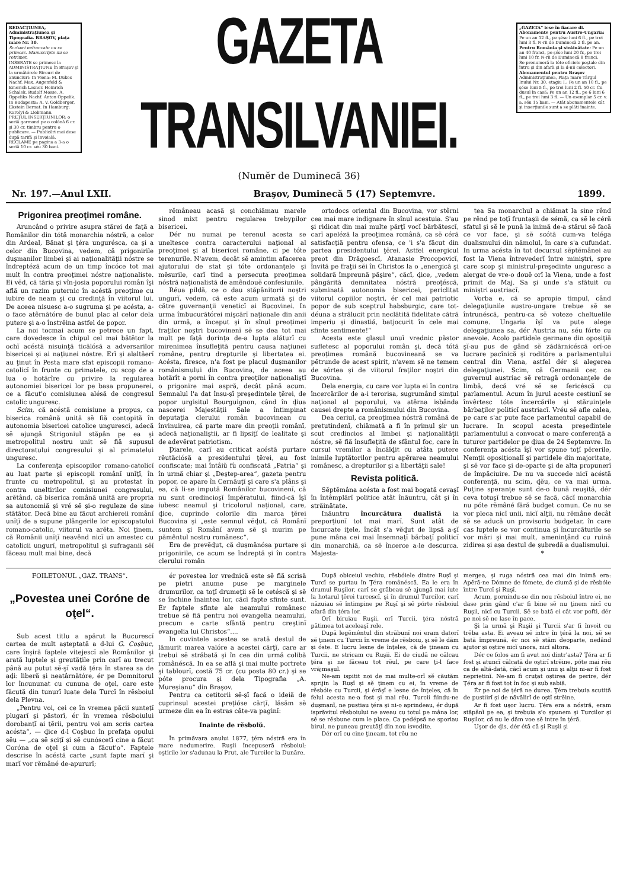REDACŢIUNEA, Administraţiunea şi Tipografia. BRAŞOV, piaţa mare Nr. 30.
Scrisori nefrancate nu se primesc. Manuscripte nu se retrimet.
INSERATE se primesc la ADMINISTRAŢIUNE în Braşov şi la următórele Birouri de anunciuri: In Viena: M. Dukes Nachf. Max. Augenfeld & Emerich Lesner. Heinrich Schalek. Rudolf Mosse. A. Oppeliks Nachf. Anton Oppelik. In Budapesta: A. V. Goldberger, Ekstein Bernat. In Hamburg: Karolyi & Liebmann.
PREŢUL INSERŢIUNILOR: o seriă garmond pe o colónă 6 cr. şi 30 cr. timbru pentru o publicare. — Publicări mai dese după tarifă şi învoială.
RECLAME pe pagina a 3-a o seriă 10 cr. séu 30 bani.
GAZETA TRANSILVANIEI.
(Numĕr de Duminecă 36)
„GAZETA“ iese în fiacare di.
Abonamente pentru Austro-Ungaria: Pe un an 12 fl., pe şése luni 6 fl., pe trei luni 3 fl. N-rii de Duminecă 2 fl. pe an.
Pentru România şi străinătate: Pe un an 40 franci, pe şése luni 20 fr., pe trei luni 10 fr. N-rii de Duminecă 8 franci.
Se prenumeră la tóte oficiele poştale din întru şi din afară şi la d-nii colectori.
Abonamentul pentru Braşov Administraţiunea, Piaţa mare Târgul Inului Nr. 30. etagiu I.: Pe un an 10 fl., pe şése luni 5 fl., pe trei luni 2 fl. 50 cr. Cu dusul în casă: Pe un an 12 fl., pe 6 luni 6 fl., pe trei luni 3 fl. — Un esemplar 5 cr. v. a. séu 15 bani. — Atât abonamentele cât şi inserţiunile sunt a se plăti înainte.
Nr. 197.—Anul LXII. Braşov, Duminecă 5 (17) Septemvre. 1899.
Prigonirea preoţimei române.
Aruncând o privire asupra stărei de faţă a Românilor din tótă monarchia nóstră, a celor din Ardeal, Bănat şi ţéra ungurésca, ca şi a celor din Bucovina, vedem, că prigonirile duşmanilor limbei şi ai naţionalităţii nóstre se îndreptéză acum de un timp încóce tot mai mult în contra preoţimei nóstre naţionaliste. Ei vĕd, că tăria şi vîn-josia poporului român îşi află un razim puternic în acéstă preoţime cu iubire de neam şi cu credinţă în viitorul lui. De aceea nisuesc a-o sugruma şi pe acésta, a-o face atêrnătóre de bunul plac al celor dela putere şi a-o înstrĕina astfel de popor.
La noi tocmai acum se petrece un fapt, care dovedesce în chipul cel mai bătĕtor la ochĭ acéstă nisuinţă ticălósă a adversarilor bisericei şi ai naţiunei nóstre. Erĭ şi alaltăerĭ au ţinut în Pesta mare sfat episcopii romano-catolicĭ în frunte cu primatele, cu scop de a lua o hotărîre cu privire la regularea autonomiei bisericei lor pe basa propunerei, ce a făcut'o comisiunea alésă de congresul catolic unguresc.
Scim, că acéstă comisiune a propus, ca biserica română unită sĕ fiă contopită în autonomia bisericei catolice unguresci, adecă sĕ ajungă Strigoniul stăpân pe ea şi metropolitul nostru unit sĕ fiă supusul directoratului congresului şi al primatelui unguresc.
La conferenţa episcopilor romano-catolicĭ au luat parte şi episcopii românĭ unĭţĭ, în frunte cu metropolitul, şi au protestat în contra uneltirilor comisiunei congresului, arĕtând, că biserica română unită are propria sa autonomiă şi vré sĕ şi-o reguleze de sine stătător. Decă bine au făcut archiereii românĭ unĭţĭ de a supune plângerile lor episcopatului romano-catolic, viitorul va arĕta. Noi ţinem, că Românii unĭţĭ neavênd nicĭ un amestec cu catolicii ungurĭ, metropolitul şi sufraganii sĕĭ făceau mult mai bine, decă
rĕmâneau acasă şi conchiămau marele sinod mixt pentru regularea trebурilor bisericei.
Dér nu numai pe terenul acesta se uneltesce contra caracterului naţional al preoţimei şi al bisericei române, ci pe tóte terenurile. N'avem, decât sĕ amintim afacerea ajutorului de stat şi tóte ordonanţele şi mĕsurile, carĭ tind a persecuta preoţimea nóstră naţionalistă de amêndouĕ confesiunile.
Réua pildă, ce o dau stăpânitorii noştri ungurĭ, vedem, că este acum urmată şi de către guvernanţii veneticĭ ai Bucovinei. In urma îmbucurătórei mişcărĭ naţionale din anii din urmă, a început şi în sînul preoţimei fraţilor noştri bucovinenĭ sĕ se dea tot mai mult pe faţă dorinţa de-a lupta alăturĭ cu mirenimea însufleţită pentru causa naţiunei române, pentru drepturile şi libertatea ei. Acésta, firesce, n'a fost pe placul duşmanilor românismului din Bucovina, de aceea au hotărît a porni în contra preoţilor naţionaliştĭ o prigonire mai aspră, decât până acum. Semnalul l'a dat însu-şĭ preşedintele ţĕrei, de popor urgisitul Bourguignon, când în ḑiua nascerei Majestăţii Sale a întimpinat deputaţia clerului român bucovinean cu învinuirea, că parte mare din preoţii românĭ, adecă naţionaliştii, ar fi lipsiţĭ de lealitate şi de adevĕrat patriotism.
Ḑiarele, carĭ au criticat acéstă purtare rĕutăciósă a presidentului ţĕrei, au fost confiscate; mai întâiŭ fù confiscată „Patria“ şi în urmă chiar şi „Deştep‑area“, gazeta pentru popor, ce apare în Cernăuţĭ şi care s'a plâns şi ea, că li-se impută Românilor bucovinenĭ, că nu sunt credincioşĭ împĕratului, fiind-că îşĭ iubesc neamul şi tricolorul naţional, care, ḑice, cuprinde colorile din marca ţĕrei Bucovina şi „este semnul vĕḑut, că Românĭ suntem şi Românĭ avem sĕ şi murim pe pămêntul nostru românesc“.
Era de prevĕḑut, că duşmănósa purtare şi prigonirile, ce acum se îndreptă şi în contra clerului român
ortodocs oriental din Bucovina, vor stêrni cea mai mare indignare în sînul acestuia. S'au şi ridicat din mai multe părţĭ vocĭ bărbătescĭ, carĭ apeléză la preoţimea română, ca sĕ céră satisfacţiă pentru ofensa, ce 'i s'a făcut din partea presidentului ţĕrei. Astfel energicul preot din Drăgoescĭ, Atanasie Procopovicĭ, învită pe fraţii sĕi în Christos la o „energică şi solidară împreună păşire“, căcĭ, ḑice, „vedem pângărită demnitatea nóstră preoţéscă, subminată autonomia bisericei, periclitat viitorul copiilor noştri, ér cel mai patriotic popor de sub sceptrul habsburgic, care tot-déuna a strălucit prin neclătită fidelitate cătră imperiu şi dinastiă, batjocurit în cele mai sfinte sentimente!“
Acesta este glasul unuĭ vrednic păstor sufletesc al poporului român şi, decă tótă preoţimea română bucovineană se va pĕtrunde de acest spirit, n'avem sĕ ne temem de sórtea şi de viitorul fraţilor noştri din Bucovina.
Dela energia, cu care vor lupta ei în contra încercărilor de a-i terorisa, sugrumând simţul naţional al poporului, va atêrna isbânda causei drepte a românismului din Bucovina.
Dea ceriul, ca preoţimea nóstră română de pretutindenĭ, chiămată a fi în primul şir un scut credincios al limbei şi naţionalităţii nóstre, sĕ fiă însufleţită de sfântul foc, care în cursul vremilor a încălḑit cu atâta putere inimile luptătorilor pentru apĕrarea neamului românesc, a drepturilor şi a libertăţii sale!
Revista politică.
Sĕptĕmâna acésta a fost mai bogată cevaşĭ în întêmplărĭ politice atât înăuntru, cât şi în străinătate.
Inăuntru încurcătura dualistă ia preporţiunĭ tot mai marĭ. Sunt atât de încurcate iţele, încât s'a vĕḑut de lipsă a-şĭ pune mâna cei mai însemnaţĭ bărbaţĭ politicĭ din monarchiă, ca sĕ încerce a-le descurca. Majesta-
tea Sa monarchul a chiămat la sine rênd pe rênd pe toţĭ fruntaşii de sémă, ca sĕ le céră sfatul şi sĕ le pună la inimă de-a stărui sĕ facă ce vor face, şi sĕ scótă cum-va teléga dualismului din nămolul, în care s'a cufundat. In urma acésta în tot decursul sĕptĕmânei au fost la Viena întrevederĭ între miniştri, spre care scop şi ministrul-preşedinte unguresc a alergat de vre-o douĕ orĭ la Viena, unde a fost primit de Maj. Sa şi unde s'a sfătuit cu miniştri austriacĭ.
Vorba e, că se apropie timpul, când delegaţiunile austro-ungare trebue sĕ se întrunéscă, pentru-ca sĕ voteze cheltuelile comune. Ungaria îşĭ va pute alege delegaţiunea sa, dér Austria nu, séu fórte cu anevoie. Acolo partidele germane din oposiţiă şĭ-au pus de gând sĕ zădărnicéscă orĭ-ce lucrare pacînică şi roditóre a parlamentului central din Viena, astfel dér şi alegerea delegaţiunei. Scim, că Germanii cer, ca guvernul austriac sĕ retragă ordonanţele de limbă, decă vré sĕ se fericéscă cu parlamentul. Acum în jurul aceste cestiunĭ se învêrtesc tóte încercările şi stăruinţele bărbaţilor politicĭ austriacĭ. Vréu sĕ afle calea, pe care s'ar pute face parlamentul capabil de lucrare. In scopul acesta preşedintele parlamentului a convocat o mare conferenţă a tuturor partidelor pe ḑiua de 24 Septemvre. In conferenţa acésta îşĭ vor spune toţĭ pĕrerile, Nemţii oposiţionalĭ şi partidele din majoritate, şi sĕ vor face şi de-oparte şi de alta propunerĭ de împăciuire. De nu va succede nicĭ acéstă conferenţă, nu scim, ḑĕu, ce va mai urma. Puţine speranţe sunt de-o bună reuşită, dér ceva totuşĭ trebue sĕ se facă, căcĭ monarchia nu póte rĕmâné fără budget comun. Ce nu se vor pleca nicĭ unii, nicĭ alţii, nu rĕmâne decât sĕ se aducă un provisoriu budgetar, în care cas luptele se vor continua şi încurcăturile se vor mări şi mai mult, ameninţând cu ruină zidirea şi aşa destul de şubredă a dualismului.
*
FOILETONUL „GAZ. TRANS“.
„Povestea unei Coróne de oţel“.
Sub acest titlu a apărut la Bucurescĭ cartea de mult aşteptată a d-lui G. Coşbuc, care înşiră faptele vitejescĭ ale Românilor şi arată luptele şi greutăţile prin carĭ au trecut până au putut sĕ-şĭ vadă ţéra în starea sa de aḑi: liberă şi neatârnătóre, ér pe Domnitorul lor încununat cu cununa de oţel, care este făcută din tunurĭ luate dela Turcĭ în rĕsboiul dela Plevna.
„Pentru voi, cei ce în vremea păcii sunteţĭ plugarĭ şi păstorĭ, ér în vremea rĕsboiului dorobanţĭ ai ţĕrii, pentru voi am scris cartea acésta“, — ḑice d-l Coşbuc în prefaţa opului sĕu — „ca sĕ sciţĭ şi sĕ cunóscetĭ cine a făcut Coróna de oţel şi cum a făcut'o“. Faptele descrise în acéstă carte „sunt fapte marĭ şi marĭ vor rĕmâné de-apururĭ;
ér povestea lor vrednică este sĕ fiă scrisă pe pietri anume puse pe marginele drumurilor, ca toţĭ drumeţii sĕ le cetéscă şi sĕ se închine înaintea lor, căcĭ fapte sfinte sunt. Ér faptele sfinte ale neamului românesc trebue sĕ fiă pentru noi evangelia neamului, precum e carte sfântă pentru creştinĭ evangelia lui Christos“....
In cuvintele acestea se arată destul de lămurit marea valóre a acestei cărţĭ, care ar trebui sĕ străbată şi în cea din urmă colibă românéscă. In ea se află şi mai multe portrete şi tablourĭ, costă 75 cr. (cu posta 80 cr.) şi se póte procura şi dela Tipografia „A. Mureşianu“ din Braşov.
Pentru ca cetitorii sĕ-şĭ facă o ideiă de cuprinsul acestei preţióse cărţĭ, lăsăm sĕ urmeze din ea în estras câte-va paginĭ:
Inainte de rĕsboiŭ.
În primăvara anului 1877, ţéra nóstră era în mare nedumerire. Ruşii începuseră rĕsboiul; oştirile lor s'adunau la Prut, ale Turcilor la Dunăre.
După obiceiul vechiu, rĕsbóiele dintre Ruşĭ şi Turcĭ se purtau în Ţéra românéscă. Ea le era în drumul Ruşilor, carĭ se grăbeau sĕ ajungă mai iute la hotarul ţĕrei turcescĭ, şi în drumul Turcilor, carĭ năzuiau sĕ întimpine pe Ruşĭ şi sĕ pórte rĕsboiul afară din ţéra lor.
Orĭ biruiau Ruşii, orĭ Turcii, ţéra nóstră pătimea tot aceleaşĭ rele.
După legĕmêntul din străbunĭ noi eram datorĭ sĕ ţinem cu Turcii în vreme de rĕsboiu, şi sĕ le dăm şi óste. E lucru lesne de înţeles, că de ţineam cu Turcii, ne stricam cu Ruşii. Ei de ciudă ne călcau ţéra şi ne făceau tot rĕul, pe care ţi-l face vrăjmaşul.
Ne-am ispitit noi de mai multe-orĭ sĕ căutăm sprijin la Ruşĭ şi sĕ ţinem cu ei, în vreme de rĕsbóie cu Turcii, şi érăşĭ e lesne de înţeles, că în felul acesta ne-a fost şi mai rĕu. Turcii fiindu-ne duşmanĭ, ne pustiau ţéra şi ni-o aprindeau, ér după isprăvitul rĕsboiului ne aveau cu totul pe mâna lor, sĕ se rĕsbune cum le place. Ca pedépsă ne sporiau birul, ne puneau greutăţĭ din nou isvodite.
Dér orĭ cu cine ţineam, tot rĕu ne
mergea, şi ruga nóstră cea mai din inimă era: Apĕră-ne Dómne de fómete, de ciumă şi de rĕsbóie între Turcĭ şi Ruşĭ.
Acum, pornindu-se din nou rĕsboiul între ei, ne dase prin gând c'ar fi bine sĕ nu ţinem nicĭ cu Ruşii, nicĭ cu Turcii. Sĕ se bată ei cât vor pofti, dér pe noi sĕ ne lase în pace.
Şi la urmă şi Ruşii şi Turcii s'ar fi învoit cu trĕba asta. Ei aveau sĕ intre în ţéră la noi, sĕ se bată împreună, ér noi sĕ stăm deoparte, nedând ajutor şi oştire nicĭ unora, nicĭ altora.
Dér ce folos am fi avut noi dintr'asta? Ţéra ar fi fost şi atuncĭ călcată de oştirĭ strĕine, póte mai rĕu ca de altă-dată, căcĭ acum şi unii şi alţii ni-ar fi fost neprietinĭ. Ne-am fi cruţat oştirea de perire, dér Ţéra ar fi fost tot în foc şi sub sabiă.
Ér pe noi de ţéră ne durea. Ţéra trebuia scutită de pustiirĭ şi de năvălirĭ de oştĭ strĕine.
Ar fi fost uşor lucru. Ţéra era a nóstră, eram stăpânĭ pe ea, şi trebuia s'o spunem şi Turcilor şi Ruşilor, că nu le dăm voe sĕ intre în ţéră.
Uşor de ḑis, dér étă că şi Ruşii şi